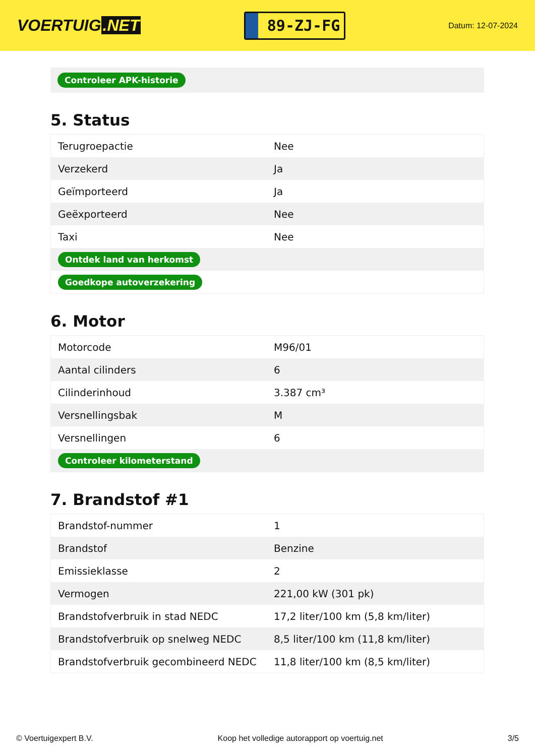VOERTUIG.NET
89-ZJ-FG
Datum: 12-07-2024
Controleer APK-historie
5. Status
| Terugroepactie | Nee |
| Verzekerd | Ja |
| Geïmporteerd | Ja |
| Geëxporteerd | Nee |
| Taxi | Nee |
| Ontdek land van herkomst | |
| Goedkope autoverzekering | |
6. Motor
| Motorcode | M96/01 |
| Aantal cilinders | 6 |
| Cilinderinhoud | 3.387 cm³ |
| Versnellingsbak | M |
| Versnellingen | 6 |
| Controleer kilometerstand | |
7. Brandstof #1
| Brandstof-nummer | 1 |
| Brandstof | Benzine |
| Emissieklasse | 2 |
| Vermogen | 221,00 kW (301 pk) |
| Brandstofverbruik in stad NEDC | 17,2 liter/100 km (5,8 km/liter) |
| Brandstofverbruik op snelweg NEDC | 8,5 liter/100 km (11,8 km/liter) |
| Brandstofverbruik gecombineerd NEDC | 11,8 liter/100 km (8,5 km/liter) |
© Voertuigexpert B.V. Koop het volledige autorapport op voertuig.net 3/5